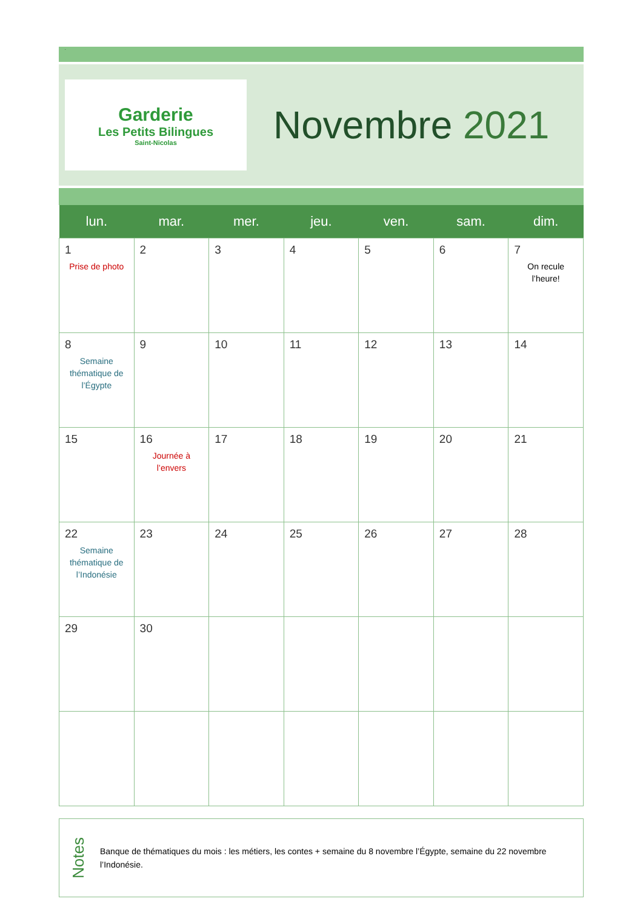.
Garderie
Les Petits Bilingues
Saint-Nicolas
Novembre 2021
| lun. | mar. | mer. | jeu. | ven. | sam. | dim. |
| --- | --- | --- | --- | --- | --- | --- |
| 1 Prise de photo | 2 | 3 | 4 | 5 | 6 | 7 On recule l’heure! |
| 8 Semaine thématique de l’Égypte | 9 | 10 | 11 | 12 | 13 | 14 |
| 15 | 16 Journée à l’envers | 17 | 18 | 19 | 20 | 21 |
| 22 Semaine thématique de l’Indonésie | 23 | 24 | 25 | 26 | 27 | 28 |
| 29 | 30 | | | | | |
Notes
Banque de thématiques du mois : les métiers, les contes + semaine du 8 novembre l’Égypte, semaine du 22 novembre l’Indonésie.